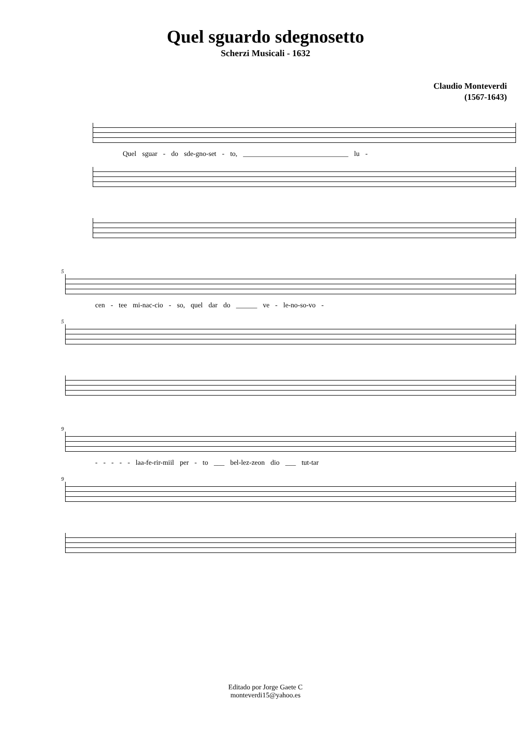Quel sguardo sdegnosetto
Scherzi Musicali - 1632
Claudio Monteverdi
(1567-1643)
Quel sguar - do sde-gno-set - to, ______________________________ lu -
5
cen - tee mi-nac-cio - so, quel dar do ______ ve - le-no-so-vo -
5
9
- - - - - laa-fe-rir-miil per - to ___ bel-lez-zeon dio ___ tut-tar
9
Editado por Jorge Gaete C
monteverdi15@yahoo.es